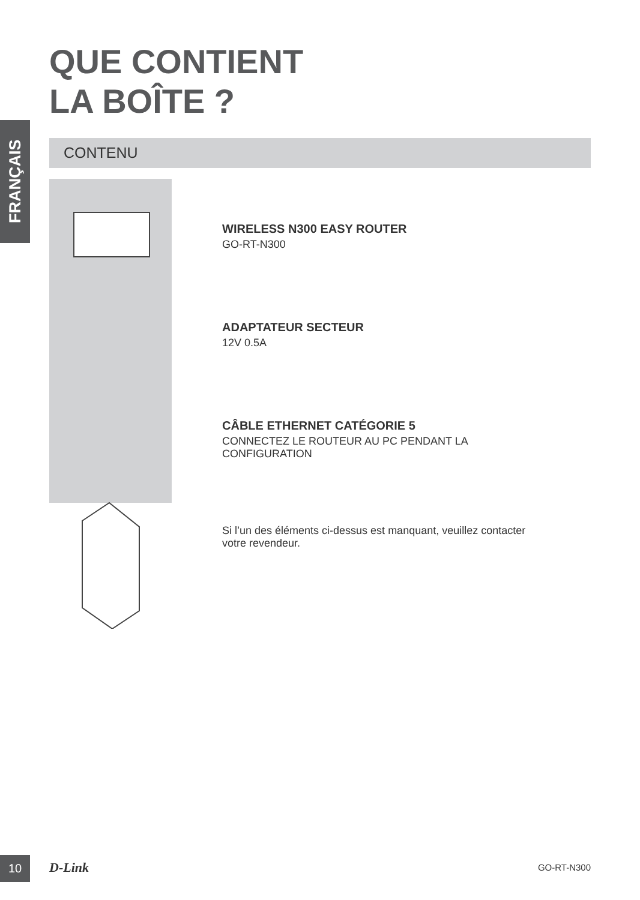FRANÇAIS
QUE CONTIENT
LA BOÎTE ?
CONTENU
WIRELESS N300 EASY ROUTER
GO-RT-N300
ADAPTATEUR SECTEUR
12V 0.5A
CÂBLE ETHERNET CATÉGORIE 5
CONNECTEZ LE ROUTEUR AU PC PENDANT LA
CONFIGURATION
Si l’un des éléments ci-dessus est manquant, veuillez contacter
votre revendeur.
10 D-Link GO-RT-N300